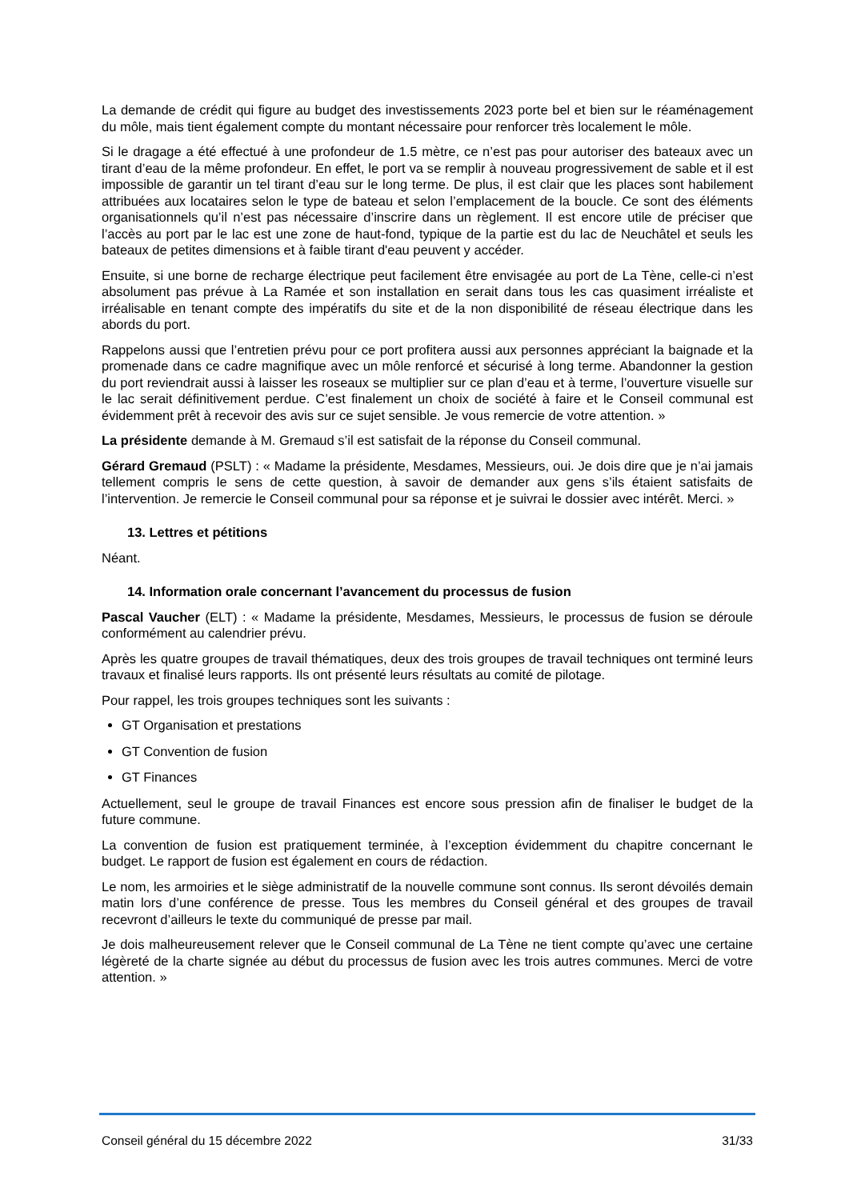La demande de crédit qui figure au budget des investissements 2023 porte bel et bien sur le réaménagement du môle, mais tient également compte du montant nécessaire pour renforcer très localement le môle.
Si le dragage a été effectué à une profondeur de 1.5 mètre, ce n’est pas pour autoriser des bateaux avec un tirant d’eau de la même profondeur. En effet, le port va se remplir à nouveau progressivement de sable et il est impossible de garantir un tel tirant d’eau sur le long terme. De plus, il est clair que les places sont habilement attribuées aux locataires selon le type de bateau et selon l’emplacement de la boucle. Ce sont des éléments organisationnels qu’il n’est pas nécessaire d’inscrire dans un règlement. Il est encore utile de préciser que l’accès au port par le lac est une zone de haut-fond, typique de la partie est du lac de Neuchâtel et seuls les bateaux de petites dimensions et à faible tirant d'eau peuvent y accéder.
Ensuite, si une borne de recharge électrique peut facilement être envisagée au port de La Tène, celle-ci n’est absolument pas prévue à La Ramée et son installation en serait dans tous les cas quasiment irréaliste et irréalisable en tenant compte des impératifs du site et de la non disponibilité de réseau électrique dans les abords du port.
Rappelons aussi que l’entretien prévu pour ce port profitera aussi aux personnes appréciant la baignade et la promenade dans ce cadre magnifique avec un môle renforcé et sécurisé à long terme. Abandonner la gestion du port reviendrait aussi à laisser les roseaux se multiplier sur ce plan d’eau et à terme, l’ouverture visuelle sur le lac serait définitivement perdue. C’est finalement un choix de société à faire et le Conseil communal est évidemment prêt à recevoir des avis sur ce sujet sensible. Je vous remercie de votre attention. »
La présidente demande à M. Gremaud s’il est satisfait de la réponse du Conseil communal.
Gérard Gremaud (PSLT) : « Madame la présidente, Mesdames, Messieurs, oui. Je dois dire que je n’ai jamais tellement compris le sens de cette question, à savoir de demander aux gens s’ils étaient satisfaits de l’intervention. Je remercie le Conseil communal pour sa réponse et je suivrai le dossier avec intérêt. Merci. »
13. Lettres et pétitions
Néant.
14. Information orale concernant l’avancement du processus de fusion
Pascal Vaucher (ELT) : « Madame la présidente, Mesdames, Messieurs, le processus de fusion se déroule conformément au calendrier prévu.
Après les quatre groupes de travail thématiques, deux des trois groupes de travail techniques ont terminé leurs travaux et finalisé leurs rapports. Ils ont présenté leurs résultats au comité de pilotage.
Pour rappel, les trois groupes techniques sont les suivants :
GT Organisation et prestations
GT Convention de fusion
GT Finances
Actuellement, seul le groupe de travail Finances est encore sous pression afin de finaliser le budget de la future commune.
La convention de fusion est pratiquement terminée, à l’exception évidemment du chapitre concernant le budget. Le rapport de fusion est également en cours de rédaction.
Le nom, les armoiries et le siège administratif de la nouvelle commune sont connus. Ils seront dévoilés demain matin lors d’une conférence de presse. Tous les membres du Conseil général et des groupes de travail recevront d’ailleurs le texte du communiqué de presse par mail.
Je dois malheureusement relever que le Conseil communal de La Tène ne tient compte qu’avec une certaine légèreté de la charte signée au début du processus de fusion avec les trois autres communes. Merci de votre attention. »
Conseil général du 15 décembre 2022 31/33